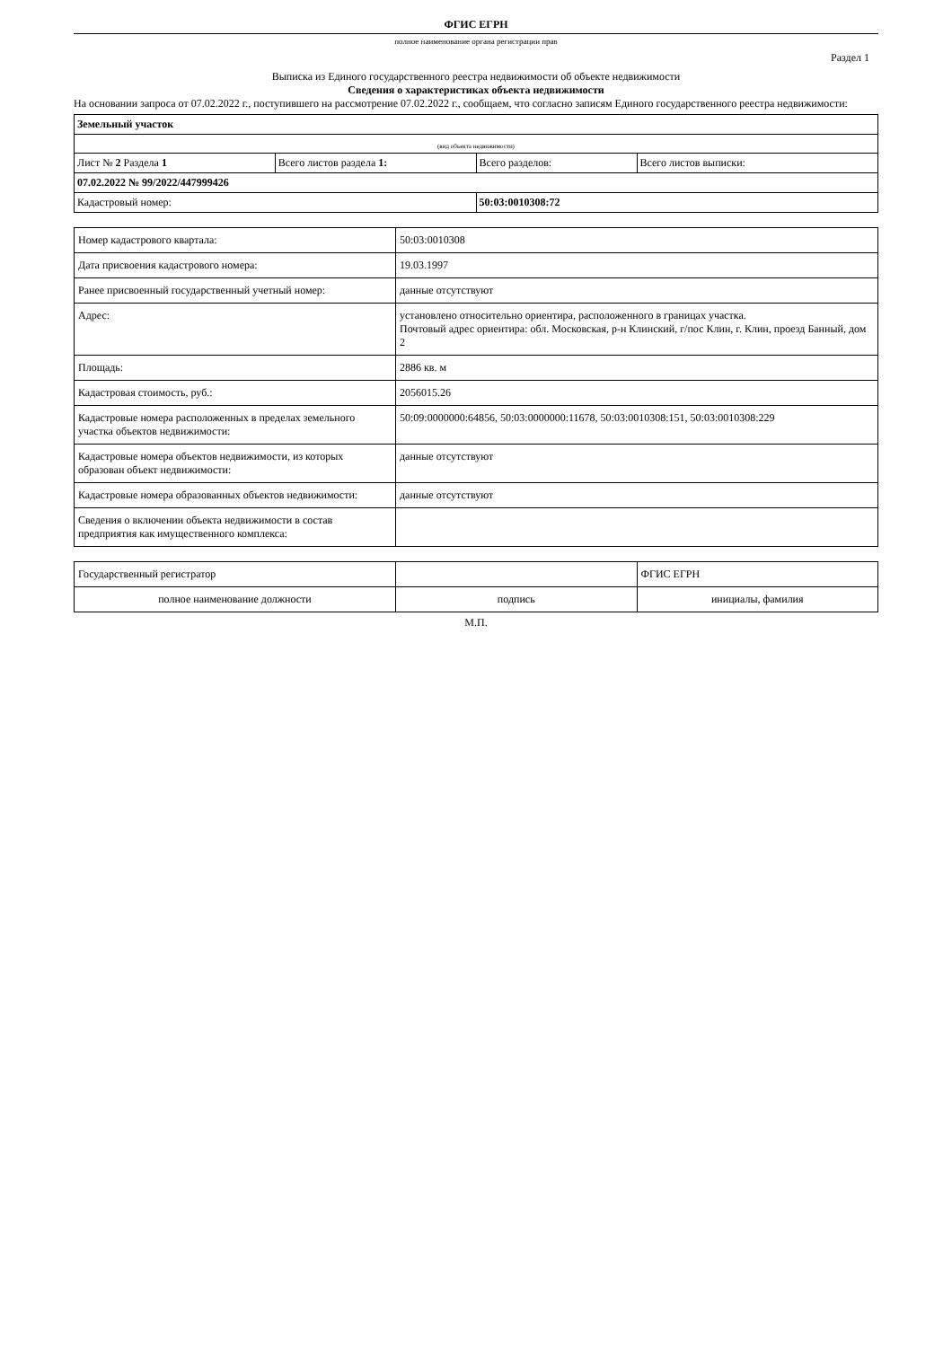ФГИС ЕГРН
полное наименование органа регистрации прав
Раздел 1
Выписка из Единого государственного реестра недвижимости об объекте недвижимости
Сведения о характеристиках объекта недвижимости
На основании запроса от 07.02.2022 г., поступившего на рассмотрение 07.02.2022 г., сообщаем, что согласно записям Единого государственного реестра недвижимости:
| Земельный участок | | | |
| (вид объекта недвижимости) | | | |
| Лист № 2 Раздела 1 | Всего листов раздела 1: | Всего разделов: | Всего листов выписки: |
| 07.02.2022 № 99/2022/447999426 | | | |
| Кадастровый номер: | | 50:03:0010308:72 | |
| Номер кадастрового квартала: | 50:03:0010308 |
| Дата присвоения кадастрового номера: | 19.03.1997 |
| Ранее присвоенный государственный учетный номер: | данные отсутствуют |
| Адрес: | установлено относительно ориентира, расположенного в границах участка. Почтовый адрес ориентира: обл. Московская, р-н Клинский, г/пос Клин, г. Клин, проезд Банный, дом 2 |
| Площадь: | 2886 кв. м |
| Кадастровая стоимость, руб.: | 2056015.26 |
| Кадастровые номера расположенных в пределах земельного участка объектов недвижимости: | 50:09:0000000:64856, 50:03:0000000:11678, 50:03:0010308:151, 50:03:0010308:229 |
| Кадастровые номера объектов недвижимости, из которых образован объект недвижимости: | данные отсутствуют |
| Кадастровые номера образованных объектов недвижимости: | данные отсутствуют |
| Сведения о включении объекта недвижимости в состав предприятия как имущественного комплекса: | |
| Государственный регистратор | | ФГИС ЕГРН |
| полное наименование должности | подпись | инициалы, фамилия |
М.П.